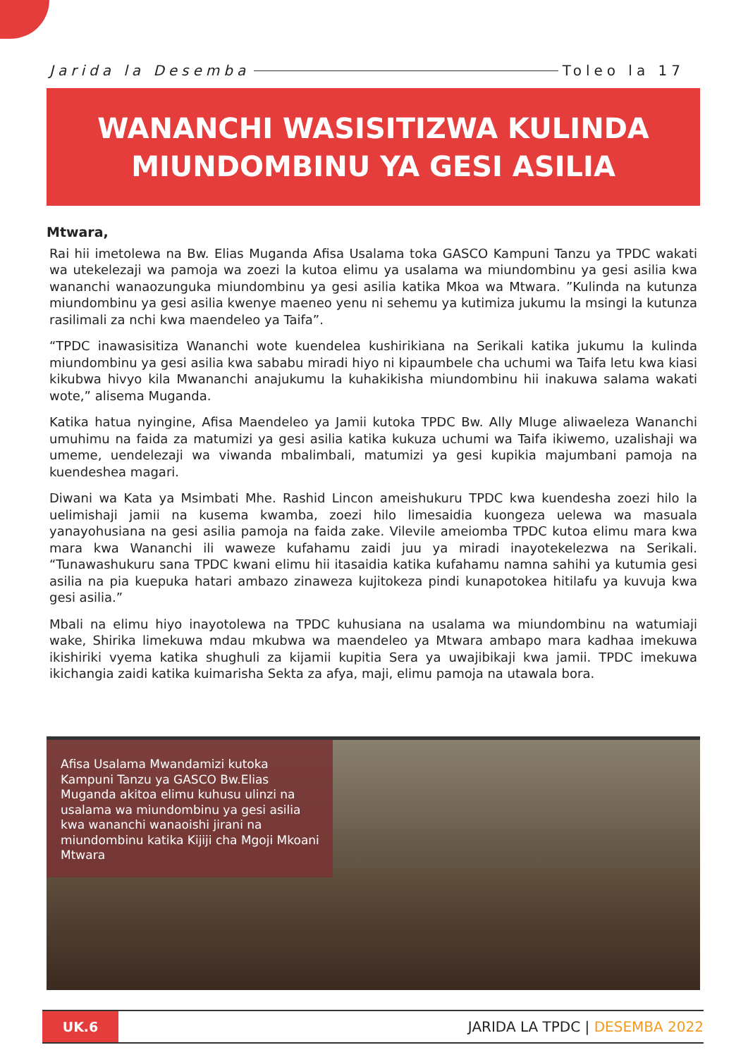Jarida la Desemba Toleo la 17
WANANCHI WASISITIZWA KULINDA
MIUNDOMBINU YA GESI ASILIA
Mtwara,
Rai hii imetolewa na Bw. Elias Muganda Afisa Usalama toka GASCO Kampuni Tanzu ya TPDC wakati wa utekelezaji wa pamoja wa zoezi la kutoa elimu ya usalama wa miundombinu ya gesi asilia kwa wananchi wanaozunguka miundombinu ya gesi asilia katika Mkoa wa Mtwara. ”Kulinda na kutunza miundombinu ya gesi asilia kwenye maeneo yenu ni sehemu ya kutimiza jukumu la msingi la kutunza rasilimali za nchi kwa maendeleo ya Taifa”.
“TPDC inawasisitiza Wananchi wote kuendelea kushirikiana na Serikali katika jukumu la kulinda miundombinu ya gesi asilia kwa sababu miradi hiyo ni kipaumbele cha uchumi wa Taifa letu kwa kiasi kikubwa hivyo kila Mwananchi anajukumu la kuhakikisha miundombinu hii inakuwa salama wakati wote,” alisema Muganda.
Katika hatua nyingine, Afisa Maendeleo ya Jamii kutoka TPDC Bw. Ally Mluge aliwaeleza Wananchi umuhimu na faida za matumizi ya gesi asilia katika kukuza uchumi wa Taifa ikiwemo, uzalishaji wa umeme, uendelezaji wa viwanda mbalimbali, matumizi ya gesi kupikia majumbani pamoja na kuendeshea magari.
Diwani wa Kata ya Msimbati Mhe. Rashid Lincon ameishukuru TPDC kwa kuendesha zoezi hilo la uelimishaji jamii na kusema kwamba, zoezi hilo limesaidia kuongeza uelewa wa masuala yanayohusiana na gesi asilia pamoja na faida zake. Vilevile ameiomba TPDC kutoa elimu mara kwa mara kwa Wananchi ili waweze kufahamu zaidi juu ya miradi inayotekelezwa na Serikali. “Tunawashukuru sana TPDC kwani elimu hii itasaidia katika kufahamu namna sahihi ya kutumia gesi asilia na pia kuepuka hatari ambazo zinaweza kujitokeza pindi kunapotokea hitilafu ya kuvuja kwa gesi asilia.”
Mbali na elimu hiyo inayotolewa na TPDC kuhusiana na usalama wa miundombinu na watumiaji wake, Shirika limekuwa mdau mkubwa wa maendeleo ya Mtwara ambapo mara kadhaa imekuwa ikishiriki vyema katika shughuli za kijamii kupitia Sera ya uwajibikaji kwa jamii. TPDC imekuwa ikichangia zaidi katika kuimarisha Sekta za afya, maji, elimu pamoja na utawala bora.
Afisa Usalama Mwandamizi kutoka Kampuni Tanzu ya GASCO Bw.Elias Muganda akitoa elimu kuhusu ulinzi na usalama wa miundombinu ya gesi asilia kwa wananchi wanaoishi jirani na miundombinu katika Kijiji cha Mgoji Mkoani Mtwara
UK.6
JARIDA LA TPDC | DESEMBA 2022